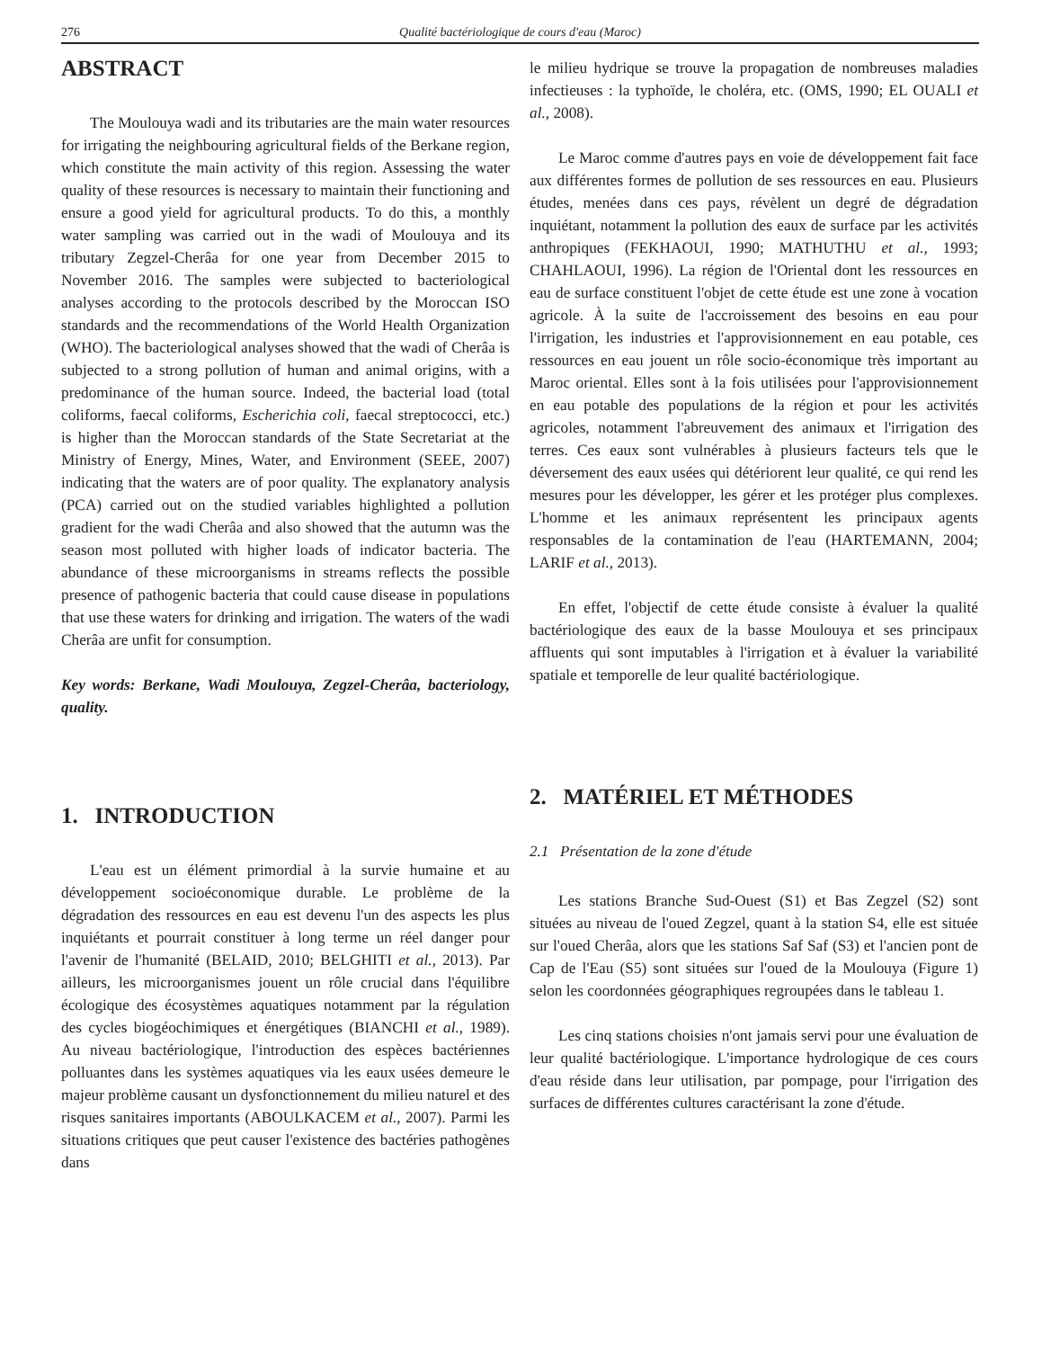276 Qualité bactériologique de cours d'eau (Maroc)
ABSTRACT
The Moulouya wadi and its tributaries are the main water resources for irrigating the neighbouring agricultural fields of the Berkane region, which constitute the main activity of this region. Assessing the water quality of these resources is necessary to maintain their functioning and ensure a good yield for agricultural products. To do this, a monthly water sampling was carried out in the wadi of Moulouya and its tributary Zegzel-Cherâa for one year from December 2015 to November 2016. The samples were subjected to bacteriological analyses according to the protocols described by the Moroccan ISO standards and the recommendations of the World Health Organization (WHO). The bacteriological analyses showed that the wadi of Cherâa is subjected to a strong pollution of human and animal origins, with a predominance of the human source. Indeed, the bacterial load (total coliforms, faecal coliforms, Escherichia coli, faecal streptococci, etc.) is higher than the Moroccan standards of the State Secretariat at the Ministry of Energy, Mines, Water, and Environment (SEEE, 2007) indicating that the waters are of poor quality. The explanatory analysis (PCA) carried out on the studied variables highlighted a pollution gradient for the wadi Cherâa and also showed that the autumn was the season most polluted with higher loads of indicator bacteria. The abundance of these microorganisms in streams reflects the possible presence of pathogenic bacteria that could cause disease in populations that use these waters for drinking and irrigation. The waters of the wadi Cherâa are unfit for consumption.
Key words: Berkane, Wadi Moulouya, Zegzel-Cherâa, bacteriology, quality.
1. INTRODUCTION
L'eau est un élément primordial à la survie humaine et au développement socioéconomique durable. Le problème de la dégradation des ressources en eau est devenu l'un des aspects les plus inquiétants et pourrait constituer à long terme un réel danger pour l'avenir de l'humanité (BELAID, 2010; BELGHITI et al., 2013). Par ailleurs, les microorganismes jouent un rôle crucial dans l'équilibre écologique des écosystèmes aquatiques notamment par la régulation des cycles biogéochimiques et énergétiques (BIANCHI et al., 1989). Au niveau bactériologique, l'introduction des espèces bactériennes polluantes dans les systèmes aquatiques via les eaux usées demeure le majeur problème causant un dysfonctionnement du milieu naturel et des risques sanitaires importants (ABOULKACEM et al., 2007). Parmi les situations critiques que peut causer l'existence des bactéries pathogènes dans
le milieu hydrique se trouve la propagation de nombreuses maladies infectieuses : la typhoïde, le choléra, etc. (OMS, 1990; EL OUALI et al., 2008).
Le Maroc comme d'autres pays en voie de développement fait face aux différentes formes de pollution de ses ressources en eau. Plusieurs études, menées dans ces pays, révèlent un degré de dégradation inquiétant, notamment la pollution des eaux de surface par les activités anthropiques (FEKHAOUI, 1990; MATHUTHU et al., 1993; CHAHLAOUI, 1996). La région de l'Oriental dont les ressources en eau de surface constituent l'objet de cette étude est une zone à vocation agricole. À la suite de l'accroissement des besoins en eau pour l'irrigation, les industries et l'approvisionnement en eau potable, ces ressources en eau jouent un rôle socio-économique très important au Maroc oriental. Elles sont à la fois utilisées pour l'approvisionnement en eau potable des populations de la région et pour les activités agricoles, notamment l'abreuvement des animaux et l'irrigation des terres. Ces eaux sont vulnérables à plusieurs facteurs tels que le déversement des eaux usées qui détériorent leur qualité, ce qui rend les mesures pour les développer, les gérer et les protéger plus complexes. L'homme et les animaux représentent les principaux agents responsables de la contamination de l'eau (HARTEMANN, 2004; LARIF et al., 2013).
En effet, l'objectif de cette étude consiste à évaluer la qualité bactériologique des eaux de la basse Moulouya et ses principaux affluents qui sont imputables à l'irrigation et à évaluer la variabilité spatiale et temporelle de leur qualité bactériologique.
2. MATÉRIEL ET MÉTHODES
2.1 Présentation de la zone d'étude
Les stations Branche Sud-Ouest (S1) et Bas Zegzel (S2) sont situées au niveau de l'oued Zegzel, quant à la station S4, elle est située sur l'oued Cherâa, alors que les stations Saf Saf (S3) et l'ancien pont de Cap de l'Eau (S5) sont situées sur l'oued de la Moulouya (Figure 1) selon les coordonnées géographiques regroupées dans le tableau 1.
Les cinq stations choisies n'ont jamais servi pour une évaluation de leur qualité bactériologique. L'importance hydrologique de ces cours d'eau réside dans leur utilisation, par pompage, pour l'irrigation des surfaces de différentes cultures caractérisant la zone d'étude.